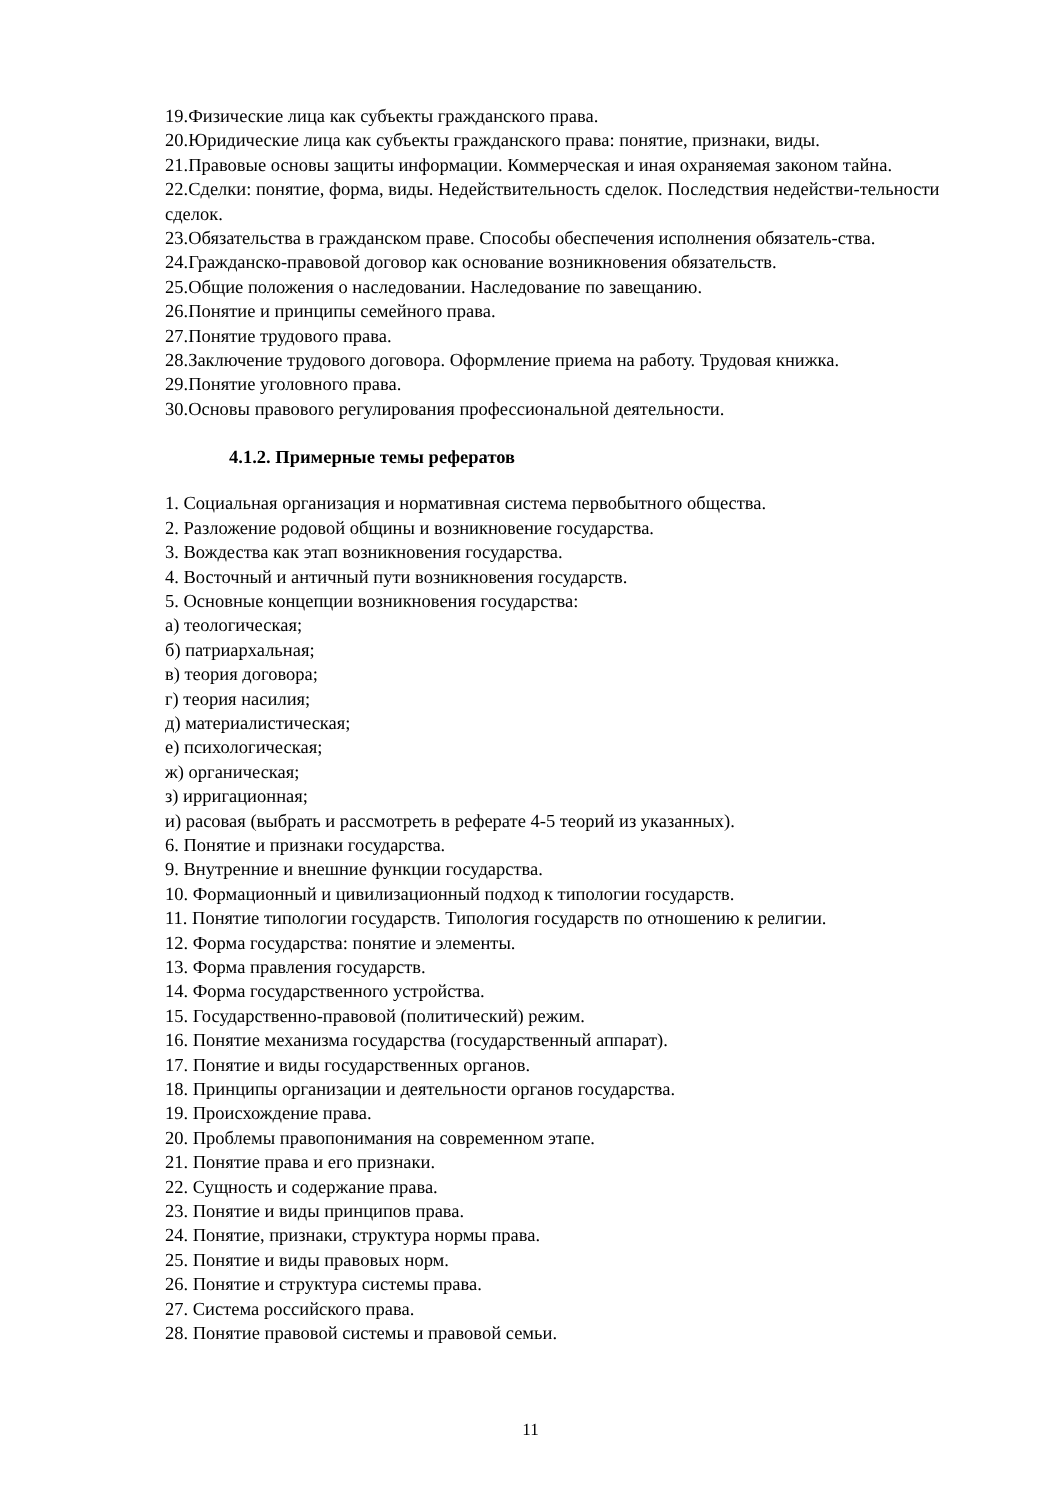19.Физические лица как субъекты гражданского права.
20.Юридические лица как субъекты гражданского права: понятие, признаки, виды.
21.Правовые основы защиты информации. Коммерческая и иная охраняемая законом тайна.
22.Сделки: понятие, форма, виды. Недействительность сделок. Последствия недействи-тельности сделок.
23.Обязательства в гражданском праве. Способы обеспечения исполнения обязатель-ства.
24.Гражданско-правовой договор как основание возникновения обязательств.
25.Общие положения о наследовании. Наследование по завещанию.
26.Понятие и принципы семейного права.
27.Понятие трудового права.
28.Заключение трудового договора. Оформление приема на работу. Трудовая книжка.
29.Понятие уголовного права.
30.Основы правового регулирования профессиональной деятельности.
4.1.2. Примерные темы рефератов
1. Социальная организация и нормативная система первобытного общества.
2. Разложение родовой общины и возникновение государства.
3. Вождества как этап возникновения государства.
4. Восточный и античный пути возникновения государств.
5. Основные концепции возникновения государства:
а) теологическая;
б) патриархальная;
в) теория договора;
г) теория насилия;
д) материалистическая;
е) психологическая;
ж) органическая;
з) ирригационная;
и) расовая (выбрать и рассмотреть в реферате 4-5 теорий из указанных).
6. Понятие и признаки государства.
9. Внутренние и внешние функции государства.
10. Формационный и цивилизационный подход к типологии государств.
11. Понятие типологии государств. Типология государств по отношению к религии.
12. Форма государства: понятие и элементы.
13. Форма правления государств.
14. Форма государственного устройства.
15. Государственно-правовой (политический) режим.
16. Понятие механизма государства (государственный аппарат).
17. Понятие и виды государственных органов.
18. Принципы организации и деятельности органов государства.
19. Происхождение права.
20. Проблемы правопонимания на современном этапе.
21. Понятие права и его признаки.
22. Сущность и содержание права.
23. Понятие и виды принципов права.
24. Понятие, признаки, структура нормы права.
25. Понятие и виды правовых норм.
26. Понятие и структура системы права.
27. Система российского права.
28. Понятие правовой системы и правовой семьи.
11